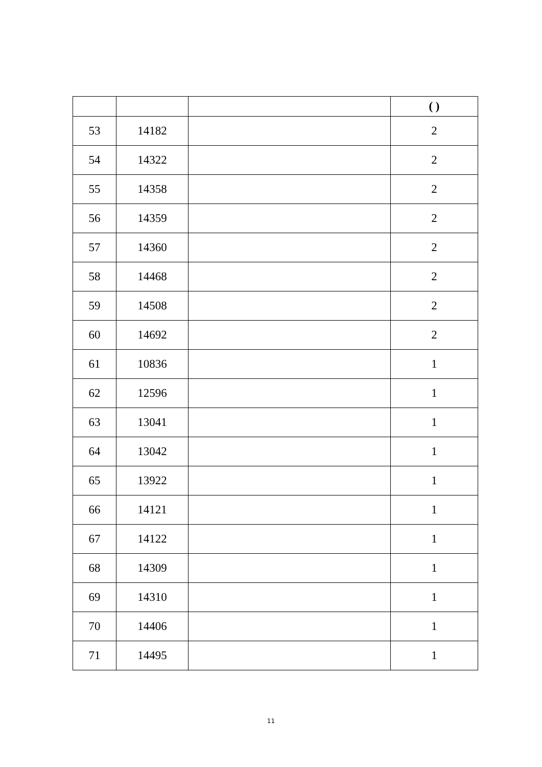| | | | ( ) |
| --- | --- | --- | --- |
| 53 | 14182 | | 2 |
| 54 | 14322 | | 2 |
| 55 | 14358 | | 2 |
| 56 | 14359 | | 2 |
| 57 | 14360 | | 2 |
| 58 | 14468 | | 2 |
| 59 | 14508 | | 2 |
| 60 | 14692 | | 2 |
| 61 | 10836 | | 1 |
| 62 | 12596 | | 1 |
| 63 | 13041 | | 1 |
| 64 | 13042 | | 1 |
| 65 | 13922 | | 1 |
| 66 | 14121 | | 1 |
| 67 | 14122 | | 1 |
| 68 | 14309 | | 1 |
| 69 | 14310 | | 1 |
| 70 | 14406 | | 1 |
| 71 | 14495 | | 1 |
11